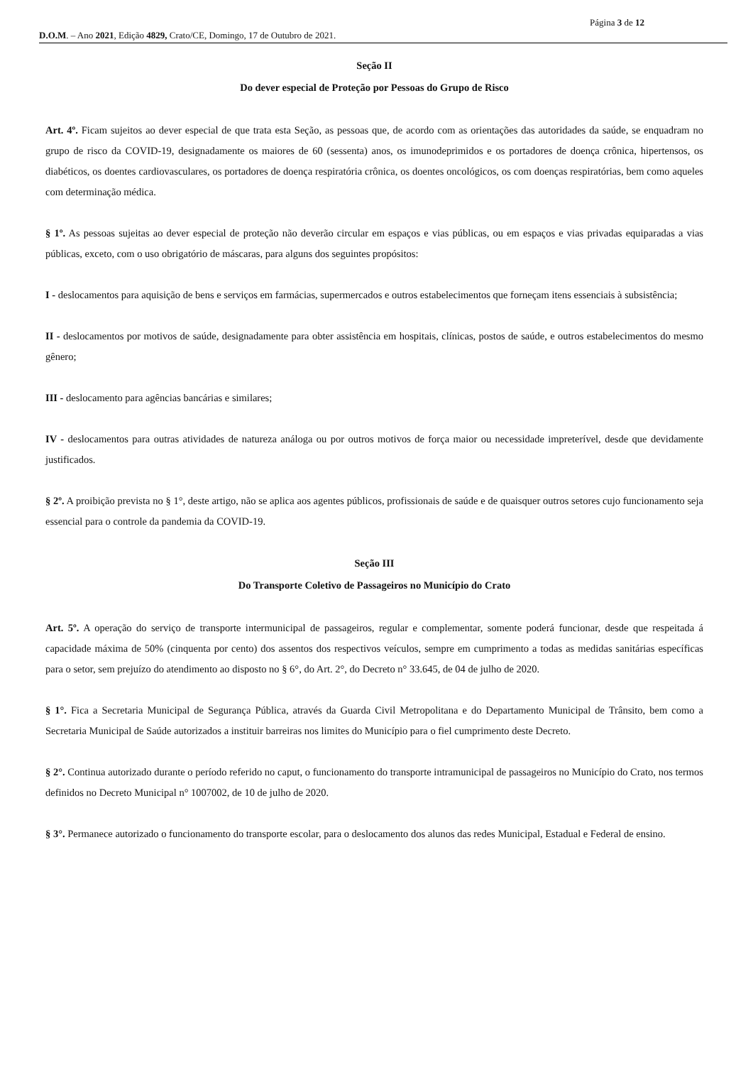Página 3 de 12
D.O.M. – Ano 2021, Edição 4829, Crato/CE, Domingo, 17 de Outubro de 2021.
Seção II
Do dever especial de Proteção por Pessoas do Grupo de Risco
Art. 4º. Ficam sujeitos ao dever especial de que trata esta Seção, as pessoas que, de acordo com as orientações das autoridades da saúde, se enquadram no grupo de risco da COVID-19, designadamente os maiores de 60 (sessenta) anos, os imunodeprimidos e os portadores de doença crônica, hipertensos, os diabéticos, os doentes cardiovasculares, os portadores de doença respiratória crônica, os doentes oncológicos, os com doenças respiratórias, bem como aqueles com determinação médica.
§ 1º. As pessoas sujeitas ao dever especial de proteção não deverão circular em espaços e vias públicas, ou em espaços e vias privadas equiparadas a vias públicas, exceto, com o uso obrigatório de máscaras, para alguns dos seguintes propósitos:
I - deslocamentos para aquisição de bens e serviços em farmácias, supermercados e outros estabelecimentos que forneçam itens essenciais à subsistência;
II - deslocamentos por motivos de saúde, designadamente para obter assistência em hospitais, clínicas, postos de saúde, e outros estabelecimentos do mesmo gênero;
III - deslocamento para agências bancárias e similares;
IV - deslocamentos para outras atividades de natureza análoga ou por outros motivos de força maior ou necessidade impreterível, desde que devidamente justificados.
§ 2º. A proibição prevista no § 1°, deste artigo, não se aplica aos agentes públicos, profissionais de saúde e de quaisquer outros setores cujo funcionamento seja essencial para o controle da pandemia da COVID-19.
Seção III
Do Transporte Coletivo de Passageiros no Município do Crato
Art. 5º. A operação do serviço de transporte intermunicipal de passageiros, regular e complementar, somente poderá funcionar, desde que respeitada á capacidade máxima de 50% (cinquenta por cento) dos assentos dos respectivos veículos, sempre em cumprimento a todas as medidas sanitárias específicas para o setor, sem prejuízo do atendimento ao disposto no § 6°, do Art. 2°, do Decreto n° 33.645, de 04 de julho de 2020.
§ 1°. Fica a Secretaria Municipal de Segurança Pública, através da Guarda Civil Metropolitana e do Departamento Municipal de Trânsito, bem como a Secretaria Municipal de Saúde autorizados a instituir barreiras nos limites do Município para o fiel cumprimento deste Decreto.
§ 2°. Continua autorizado durante o período referido no caput, o funcionamento do transporte intramunicipal de passageiros no Município do Crato, nos termos definidos no Decreto Municipal n° 1007002, de 10 de julho de 2020.
§ 3°. Permanece autorizado o funcionamento do transporte escolar, para o deslocamento dos alunos das redes Municipal, Estadual e Federal de ensino.